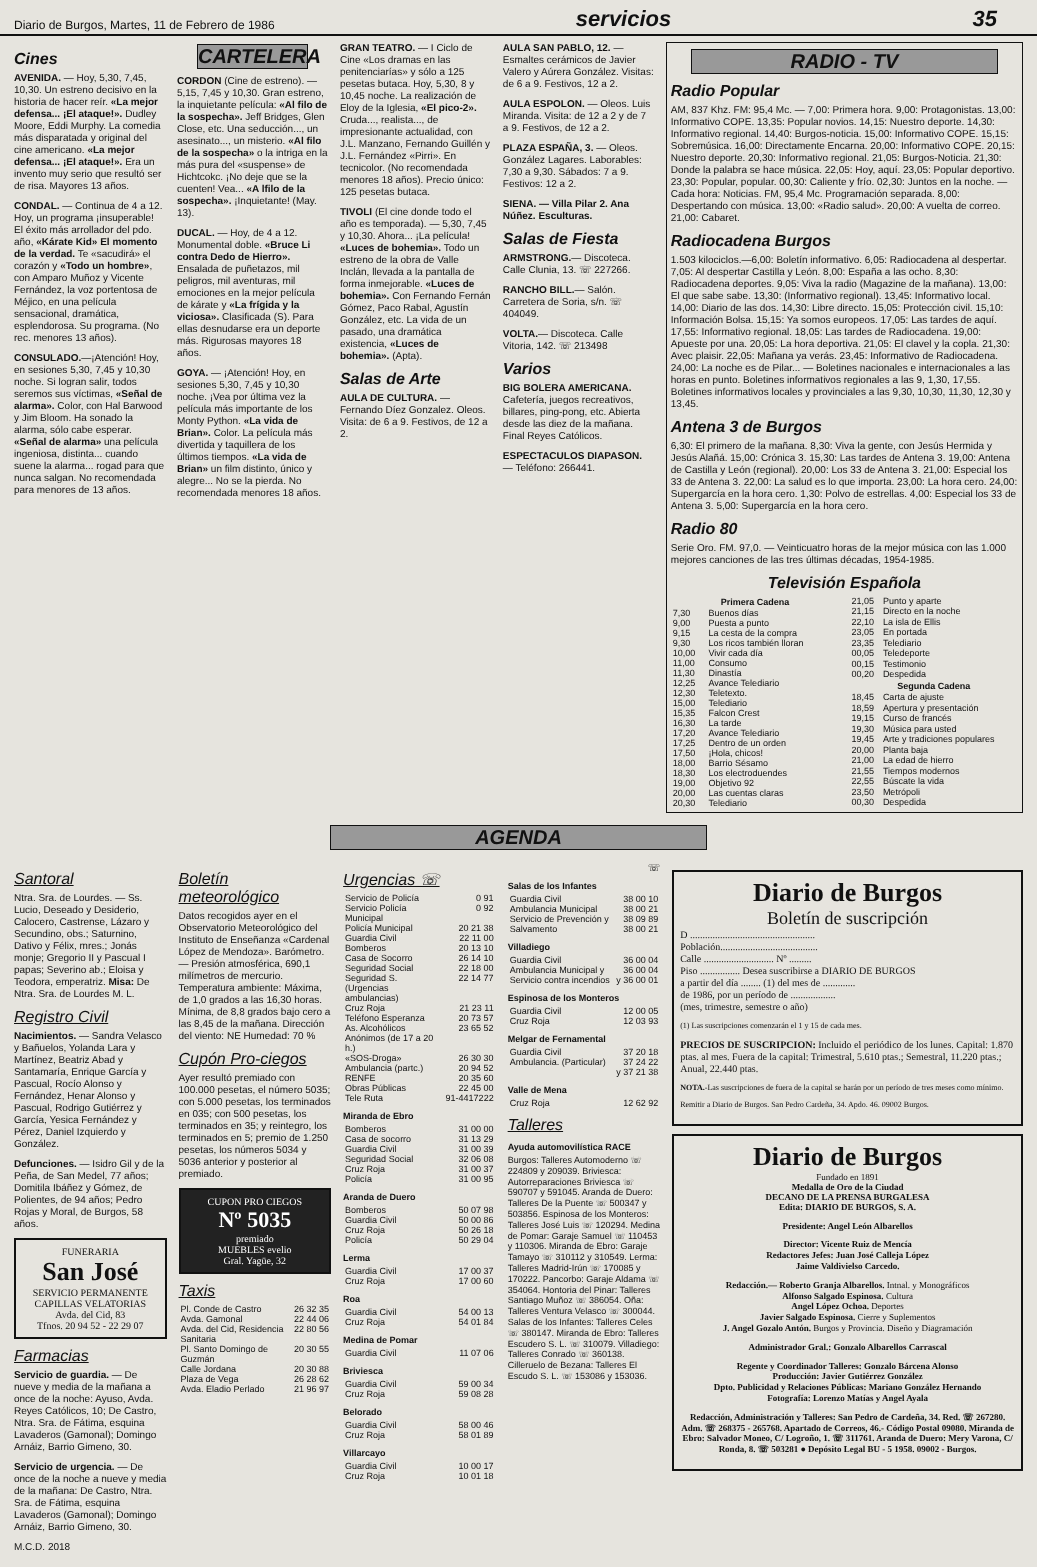Diario de Burgos, Martes, 11 de Febrero de 1986 servicios 35
Cines
AVENIDA. — Hoy, 5,30, 7,45, 10,30. Un estreno decisivo en la historia de hacer reír. «La mejor defensa... ¡El ataque!». Dudley Moore, Eddi Murphy. La comedia más disparatada y original del cine americano. «La mejor defensa... ¡El ataque!». Era un invento muy serio que resultó ser de risa. Mayores 13 años.
CONDAL. — Continua de 4 a 12. Hoy, un programa ¡insuperable! El éxito más arrollador del pdo. año, «Kárate Kid» El momento de la verdad. Te «sacudirá» el corazón y «Todo un hombre», con Amparo Muñoz y Vicente Fernández, la voz portentosa de Méjico, en una película sensacional, dramática, esplendorosa. Su programa. (No rec. menores 13 años).
CONSULADO.—¡Atención! Hoy, en sesiones 5,30, 7,45 y 10,30 noche. Si logran salir, todos seremos sus víctimas, «Señal de alarma». Color, con Hal Barwood y Jim Bloom. Ha sonado la alarma, sólo cabe esperar. «Señal de alarma» una película ingeniosa, distinta... cuando suene la alarma... rogad para que nunca salgan. No recomendada para menores de 13 años.
CARTELERA
CORDON (Cine de estreno). — 5,15, 7,45 y 10,30. Gran estreno, la inquietante película: «Al filo de la sospecha». Jeff Bridges, Glen Close, etc. Una seducción..., un asesinato..., un misterio. «Al filo de la sospecha» o la intriga en la más pura del «suspense» de Hichtcokc. ¡No deje que se la cuenten! Vea... «A lfilo de la sospecha». ¡Inquietante! (May. 13).
DUCAL. — Hoy, de 4 a 12. Monumental doble. «Bruce Li contra Dedo de Hierro». Ensalada de puñetazos, mil peligros, mil aventuras, mil emociones en la mejor película de kárate y «La frígida y la viciosa». Clasificada (S). Para ellas desnudarse era un deporte más. Rigurosas mayores 18 años.
GOYA. — ¡Atención! Hoy, en sesiones 5,30, 7,45 y 10,30 noche. ¡Vea por última vez la película más importante de los Monty Python. «La vida de Brian». Color. La película más divertida y taquillera de los últimos tiempos. «La vida de Brian» un film distinto, único y alegre... No se la pierda. No recomendada menores 18 años.
GRAN TEATRO. — I Ciclo de Cine «Los dramas en las penitenciarías» y sólo a 125 pesetas butaca. Hoy, 5,30, 8 y 10,45 noche. La realización de Eloy de la Iglesia, «El pico-2». Cruda..., realista..., de impresionante actualidad, con J.L. Manzano, Fernando Guillén y J.L. Fernández «Pirri». En tecnicolor. (No recomendada menores 18 años). Precio único: 125 pesetas butaca.
TIVOLI (El cine donde todo el año es temporada). — 5,30, 7,45 y 10,30. Ahora... ¡La película! «Luces de bohemia». Todo un estreno de la obra de Valle Inclán, llevada a la pantalla de forma inmejorable. «Luces de bohemia». Con Fernando Fernán Gómez, Paco Rabal, Agustín González, etc. La vida de un pasado, una dramática existencia, «Luces de bohemia». (Apta).
Salas de Arte
AULA DE CULTURA. — Fernando Díez Gonzalez. Oleos. Visita: de 6 a 9. Festivos, de 12 a 2.
AULA SAN PABLO, 12. — Esmaltes cerámicos de Javier Valero y Aúrera González. Visitas: de 6 a 9. Festivos, 12 a 2.
AULA ESPOLON. — Oleos. Luis Miranda. Visita: de 12 a 2 y de 7 a 9. Festivos, de 12 a 2.
PLAZA ESPAÑA, 3. — Oleos. González Lagares. Laborables: 7,30 a 9,30. Sábados: 7 a 9. Festivos: 12 a 2.
SIENA. — Villa Pilar 2. Ana Núñez. Esculturas.
Salas de Fiesta
ARMSTRONG.— Discoteca. Calle Clunia, 13. ☏ 227266.
RANCHO BILL.— Salón. Carretera de Soria, s/n. ☏ 404049.
VOLTA.— Discoteca. Calle Vitoria, 142. ☏ 213498
Varios
BIG BOLERA AMERICANA. Cafetería, juegos recreativos, billares, ping-pong, etc. Abierta desde las diez de la mañana. Final Reyes Católicos.
ESPECTACULOS DIAPASON. — Teléfono: 266441.
RADIO - TV
Radio Popular
AM, 837 Khz. FM: 95,4 Mc. — 7,00: Primera hora. 9,00: Protagonistas. 13,00: Informativo COPE. 13,35: Popular novios. 14,15: Nuestro deporte. 14,30: Informativo regional. 14,40: Burgos-noticia. 15,00: Informativo COPE. 15,15: Sobremúsica. 16,00: Directamente Encarna. 20,00: Informativo COPE. 20,15: Nuestro deporte. 20,30: Informativo regional. 21,05: Burgos-Noticia. 21,30: Donde la palabra se hace música. 22,05: Hoy, aquí. 23,05: Popular deportivo. 23,30: Popular, popular. 00,30: Caliente y frío. 02,30: Juntos en la noche. — Cada hora: Noticias. FM, 95,4 Mc. Programación separada. 8,00: Despertando con música. 13,00: «Radio salud». 20,00: A vuelta de correo. 21,00: Cabaret.
Radiocadena Burgos
1.503 kilociclos.—6,00: Boletín informativo. 6,05: Radiocadena al despertar. 7,05: Al despertar Castilla y León. 8,00: España a las ocho. 8,30: Radiocadena deportes. 9,05: Viva la radio (Magazine de la mañana). 13,00: El que sabe sabe. 13,30: (Informativo regional). 13,45: Informativo local. 14,00: Diario de las dos. 14,30: Libre directo. 15,05: Protección civil. 15,10: Información Bolsa. 15,15: Ya somos europeos. 17,05: Las tardes de aquí. 17,55: Informativo regional. 18,05: Las tardes de Radiocadena. 19,00: Apueste por una. 20,05: La hora deportiva. 21,05: El clavel y la copla. 21,30: Avec plaisir. 22,05: Mañana ya verás. 23,45: Informativo de Radiocadena. 24,00: La noche es de Pilar... — Boletines nacionales e internacionales a las horas en punto. Boletines informativos regionales a las 9, 1,30, 17,55. Boletines informativos locales y provinciales a las 9,30, 10,30, 11,30, 12,30 y 13,45.
Antena 3 de Burgos
6,30: El primero de la mañana. 8,30: Viva la gente, con Jesús Hermida y Jesús Alañá. 15,00: Crónica 3. 15,30: Las tardes de Antena 3. 19,00: Antena de Castilla y León (regional). 20,00: Los 33 de Antena 3. 21,00: Especial los 33 de Antena 3. 22,00: La salud es lo que importa. 23,00: La hora cero. 24,00: Supergarcía en la hora cero. 1,30: Polvo de estrellas. 4,00: Especial los 33 de Antena 3. 5,00: Supergarcía en la hora cero.
Radio 80
Serie Oro. FM. 97,0. — Veinticuatro horas de la mejor música con las 1.000 mejores canciones de las tres últimas décadas, 1954-1985.
Televisión Española
| Primera Cadena | |
| --- | --- |
| 7,30 | Buenos días |
| 9,00 | Puesta a punto |
| 9,15 | La cesta de la compra |
| 9,30 | Los ricos también lloran |
| 10,00 | Vivir cada día |
| 11,00 | Consumo |
| 11,30 | Dinastía |
| 12,25 | Avance Telediario |
| 12,30 | Teletexto. |
| 15,00 | Telediario |
| 15,35 | Falcon Crest |
| 16,30 | La tarde |
| 17,20 | Avance Telediario |
| 17,25 | Dentro de un orden |
| 17,50 | ¡Hola, chicos! |
| 18,00 | Barrio Sésamo |
| 18,30 | Los electroduendes |
| 19,00 | Objetivo 92 |
| 20,00 | Las cuentas claras |
| 20,30 | Telediario |
| 21,05 | Punto y aparte |
| 21,15 | Directo en la noche |
| 22,10 | La isla de Ellis |
| 23,05 | En portada |
| 23,35 | Telediario |
| 00,05 | Teledeporte |
| 00,15 | Testimonio |
| 00,20 | Despedida |
| Segunda Cadena | |
| 18,45 | Carta de ajuste |
| 18,59 | Apertura y presentación |
| 19,15 | Curso de francés |
| 19,30 | Música para usted |
| 19,45 | Arte y tradiciones populares |
| 20,00 | Planta baja |
| 21,00 | La edad de hierro |
| 21,55 | Tiempos modernos |
| 22,55 | Búscate la vida |
| 23,50 | Metrópoli |
| 00,30 | Despedida |
AGENDA
Santoral
Ntra. Sra. de Lourdes. — Ss. Lucio, Deseado y Desiderio, Calocero, Castrense, Lázaro y Secundino, obs.; Saturnino, Dativo y Félix, mres.; Jonás monje; Gregorio II y Pascual I papas; Severino ab.; Eloisa y Teodora, emperatriz. Misa: De Ntra. Sra. de Lourdes M. L.
Registro Civil
Nacimientos. — Sandra Velasco y Bañuelos, Yolanda Lara y Martínez, Beatriz Abad y Santamaría, Enrique García y Pascual, Rocío Alonso y Fernández, Henar Alonso y Pascual, Rodrigo Gutiérrez y García, Yesica Fernández y Pérez, Daniel Izquierdo y González.
Defunciones. — Isidro Gil y de la Peña, de San Medel, 77 años; Domitila Ibáñez y Gómez, de Polientes, de 94 años; Pedro Rojas y Moral, de Burgos, 58 años.
FUNERARIA
San José
SERVICIO PERMANENTE
CAPILLAS VELATORIAS
Avda. del Cid, 83
Tfnos. 20 94 52 - 22 29 07
Farmacias
Servicio de guardia. — De nueve y media de la mañana a once de la noche: Ayuso, Avda. Reyes Católicos, 10; De Castro, Ntra. Sra. de Fátima, esquina Lavaderos (Gamonal); Domingo Arnáiz, Barrio Gimeno, 30.
Servicio de urgencia. — De once de la noche a nueve y media de la mañana: De Castro, Ntra. Sra. de Fátima, esquina Lavaderos (Gamonal); Domingo Arnáiz, Barrio Gimeno, 30.
M.C.D. 2018
Boletín meteorológico
Datos recogidos ayer en el Observatorio Meteorológico del Instituto de Enseñanza «Cardenal López de Mendoza». Barómetro. — Presión atmosférica, 690,1 milímetros de mercurio. Temperatura ambiente: Máxima, de 1,0 grados a las 16,30 horas. Mínima, de 8,8 grados bajo cero a las 8,45 de la mañana. Dirección del viento: NE Humedad: 70 %
Cupón Pro-ciegos
Ayer resultó premiado con 100.000 pesetas, el número 5035; con 5.000 pesetas, los terminados en 035; con 500 pesetas, los terminados en 35; y reintegro, los terminados en 5; premio de 1.250 pesetas, los números 5034 y 5036 anterior y posterior al premiado.
CUPON PRO CIEGOS
Nº 5035
premiado
MUEBLES evelio
Gral. Yagüe, 32
Taxis
| Pl. Conde de Castro | 26 32 35 |
| Avda. Gamonal | 22 44 06 |
| Avda. del Cid, Residencia Sanitaria | 22 80 56 |
| Pl. Santo Domingo de Guzmán | 20 30 55 |
| Calle Jordana | 20 30 88 |
| Plaza de Vega | 26 28 62 |
| Avda. Eladio Perlado | 21 96 97 |
Urgencias ☏
| Servicio de Policía | 0 91 |
| Servicio Policía Municipal | 0 92 |
| Policía Municipal | 20 21 38 |
| Guardia Civil | 22 11 00 |
| Bomberos | 20 13 10 |
| Casa de Socorro | 26 14 10 |
| Seguridad Social | 22 18 00 |
| Seguridad S. (Urgencias ambulancias) | 22 14 77 |
| Cruz Roja | 21 23 11 |
| Teléfono Esperanza | 20 73 57 |
| As. Alcohólicos Anónimos (de 17 a 20 h.) | 23 65 52 |
| «SOS-Droga» | 26 30 30 |
| Ambulancia (partc.) | 20 94 52 |
| RENFE | 20 35 60 |
| Obras Públicas | 22 45 00 |
| Tele Ruta | 91-4417222 |
Miranda de Ebro
| Bomberos | 31 00 00 |
| Casa de socorro | 31 13 29 |
| Guardia Civil | 31 00 39 |
| Seguridad Social | 32 06 08 |
| Cruz Roja | 31 00 37 |
| Policía | 31 00 95 |
Aranda de Duero
| Bomberos | 50 07 98 |
| Guardia Civil | 50 00 86 |
| Cruz Roja | 50 26 18 |
| Policía | 50 29 04 |
Lerma
| Guardia Civil | 17 00 37 |
| Cruz Roja | 17 00 60 |
Roa
| Guardia Civil | 54 00 13 |
| Cruz Roja | 54 01 84 |
Medina de Pomar
| Guardia Civil | 11 07 06 |
Briviesca
| Guardia Civil | 59 00 34 |
| Cruz Roja | 59 08 28 |
Belorado
| Guardia Civil | 58 00 46 |
| Cruz Roja | 58 01 89 |
Villarcayo
| Guardia Civil | 10 00 17 |
| Cruz Roja | 10 01 18 |
☏
Salas de los Infantes
| Guardia Civil | 38 00 10 |
| Ambulancia Municipal | 38 00 21 |
| Servicio de Prevención y Salvamento | 38 09 89 38 00 21 |
Villadiego
| Guardia Civil | 36 00 04 |
| Ambulancia Municipal y Servicio contra incendios | 36 00 04 y 36 00 01 |
Espinosa de los Monteros
| Guardia Civil | 12 00 05 |
| Cruz Roja | 12 03 93 |
Melgar de Fernamental
| Guardia Civil | 37 20 18 |
| Ambulancia. (Particular) | 37 24 22 y 37 21 38 |
Valle de Mena
| Cruz Roja | 12 62 92 |
Talleres
Ayuda automovilística RACE
Burgos: Talleres Automoderno ☏ 224809 y 209039. Briviesca: Autorreparaciones Briviesca ☏ 590707 y 591045. Aranda de Duero: Talleres De la Puente ☏ 500347 y 503856. Espinosa de los Monteros: Talleres José Luis ☏ 120294. Medina de Pomar: Garaje Samuel ☏ 110453 y 110306. Miranda de Ebro: Garaje Tamayo ☏ 310112 y 310549. Lerma: Talleres Madrid-Irún ☏ 170085 y 170222. Pancorbo: Garaje Aldama ☏ 354064. Hontoria del Pinar: Talleres Santiago Muñoz ☏ 386054. Oña: Talleres Ventura Velasco ☏ 300044. Salas de los Infantes: Talleres Celes ☏ 380147. Miranda de Ebro: Talleres Escudero S. L. ☏ 310079. Villadiego: Talleres Conrado ☏ 360138. Cilleruelo de Bezana: Talleres El Escudo S. L. ☏ 153086 y 153036.
Diario de Burgos
Boletín de suscripción
D ..................................................
Población.......................................
Calle ............................ Nº .........
Piso ................ Desea suscribirse a DIARIO DE BURGOS
a partir del día ........ (1) del mes de .............
de 1986, por un período de ..................
(mes, trimestre, semestre o año)
(1) Las suscripciones comenzarán el 1 y 15 de cada mes.
PRECIOS DE SUSCRIPCION: Incluido el periódico de los lunes. Capital: 1.870 ptas. al mes. Fuera de la capital: Trimestral, 5.610 ptas.; Semestral, 11.220 ptas.; Anual, 22.440 ptas.
NOTA.-Las suscripciones de fuera de la capital se harán por un período de tres meses como mínimo.
Remitir a Diario de Burgos. San Pedro Cardeña, 34. Apdo. 46. 09002 Burgos.
Diario de Burgos
Fundado en 1891
Medalla de Oro de la Ciudad
DECANO DE LA PRENSA BURGALESA
Edita: DIARIO DE BURGOS, S. A.
Presidente: Angel León Albarellos
Director: Vicente Ruiz de Mencía
Redactores Jefes: Juan José Calleja López
Jaime Valdivielso Carcedo.
Redacción.— Roberto Granja Albarellos. Intnal. y Monográficos
Alfonso Salgado Espinosa. Cultura
Angel López Ochoa. Deportes
Javier Salgado Espinosa. Cierre y Suplementos
J. Angel Gozalo Antón. Burgos y Provincia. Diseño y Diagramación
Administrador Gral.: Gonzalo Albarellos Carrascal
Regente y Coordinador Talleres: Gonzalo Bárcena Alonso
Producción: Javier Gutiérrez González
Dpto. Publicidad y Relaciones Públicas: Mariano González Hernando
Fotografía: Lorenzo Matías y Angel Ayala
Redacción, Administración y Talleres: San Pedro de Cardeña, 34. Red. ☏ 267280. Adm. ☏ 268375 - 265768. Apartado de Correos, 46.- Código Postal 09080. Miranda de Ebro: Salvador Moneo, C/ Logroño, 1. ☏ 311761. Aranda de Duero: Mery Varona, C/ Ronda, 8. ☏ 503281 ● Depósito Legal BU - 5 1958. 09002 - Burgos.